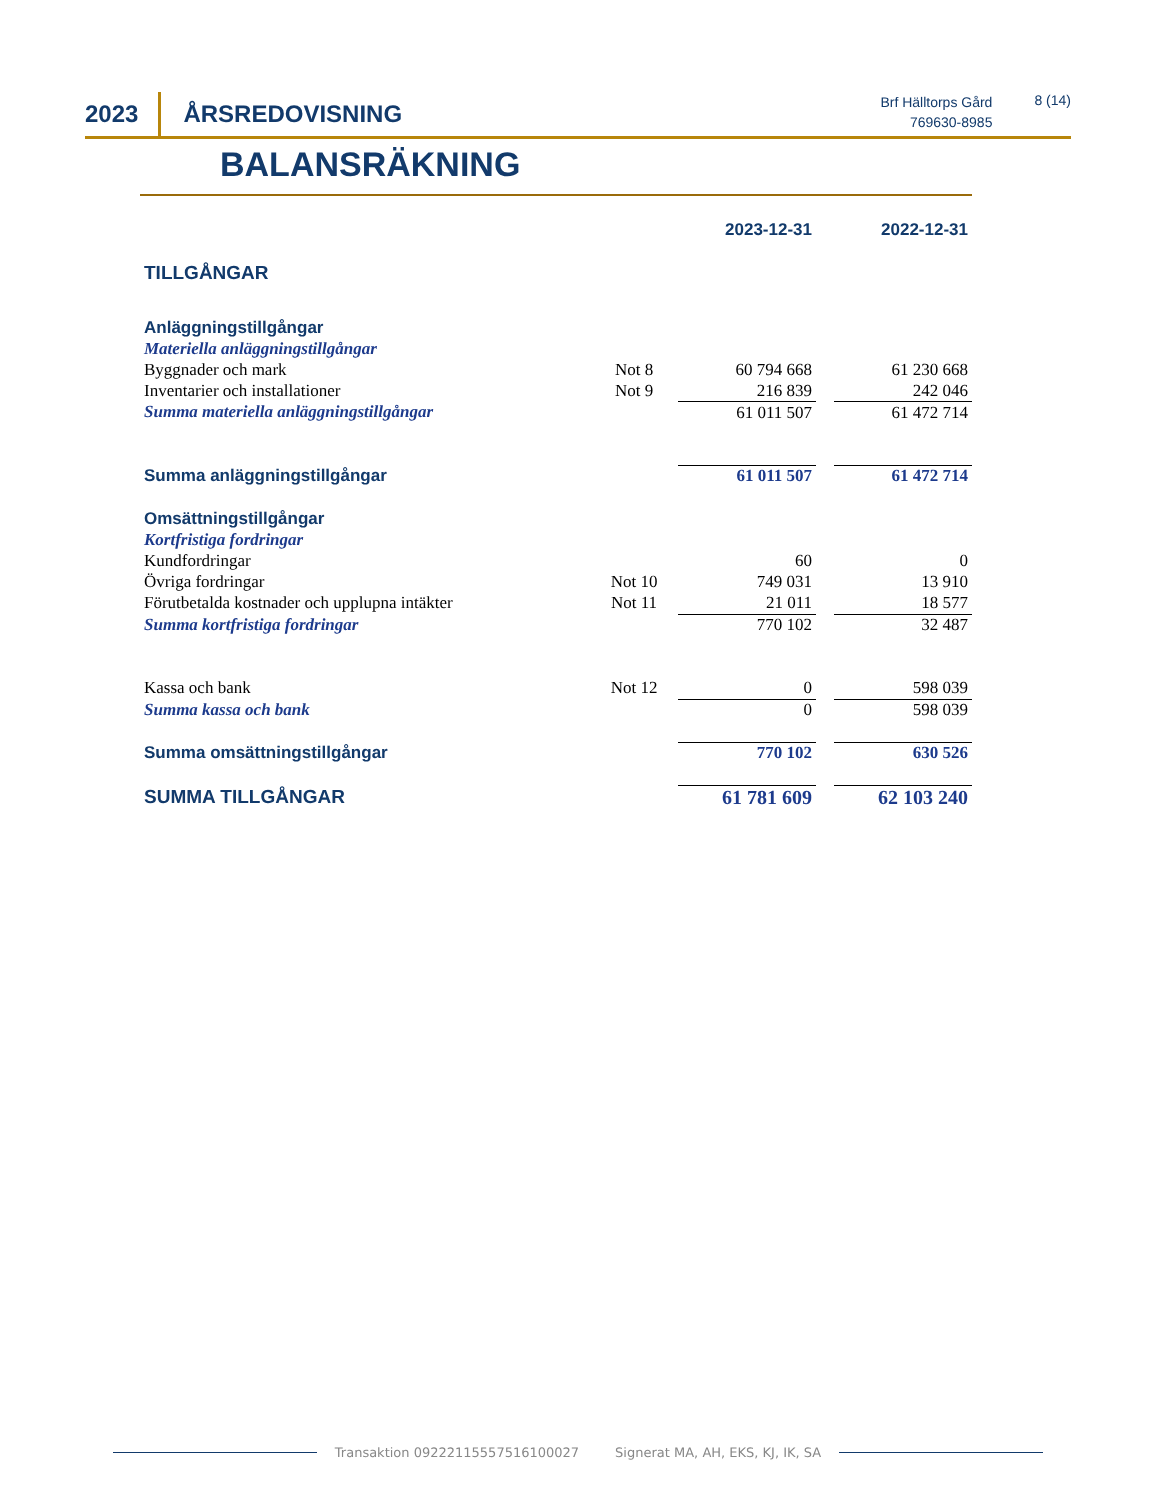2023 ÅRSREDOVISNING
Brf Hälltorps Gård
769630-8985
8 (14)
BALANSRÄKNING
| | | 2023-12-31 | | 2022-12-31 |
| TILLGÅNGAR | | | | |
| Anläggningstillgångar | | | | |
| Materiella anläggningstillgångar | | | | |
| Byggnader och mark | Not 8 | 60 794 668 | | 61 230 668 |
| Inventarier och installationer | Not 9 | 216 839 | | 242 046 |
| Summa materiella anläggningstillgångar | | 61 011 507 | | 61 472 714 |
| Summa anläggningstillgångar | | 61 011 507 | | 61 472 714 |
| Omsättningstillgångar | | | | |
| Kortfristiga fordringar | | | | |
| Kundfordringar | | 60 | | 0 |
| Övriga fordringar | Not 10 | 749 031 | | 13 910 |
| Förutbetalda kostnader och upplupna intäkter | Not 11 | 21 011 | | 18 577 |
| Summa kortfristiga fordringar | | 770 102 | | 32 487 |
| Kassa och bank | Not 12 | 0 | | 598 039 |
| Summa kassa och bank | | 0 | | 598 039 |
| Summa omsättningstillgångar | | 770 102 | | 630 526 |
| SUMMA TILLGÅNGAR | | 61 781 609 | | 62 103 240 |
Transaktion 09222115557516100027 Signerat MA, AH, EKS, KJ, IK, SA